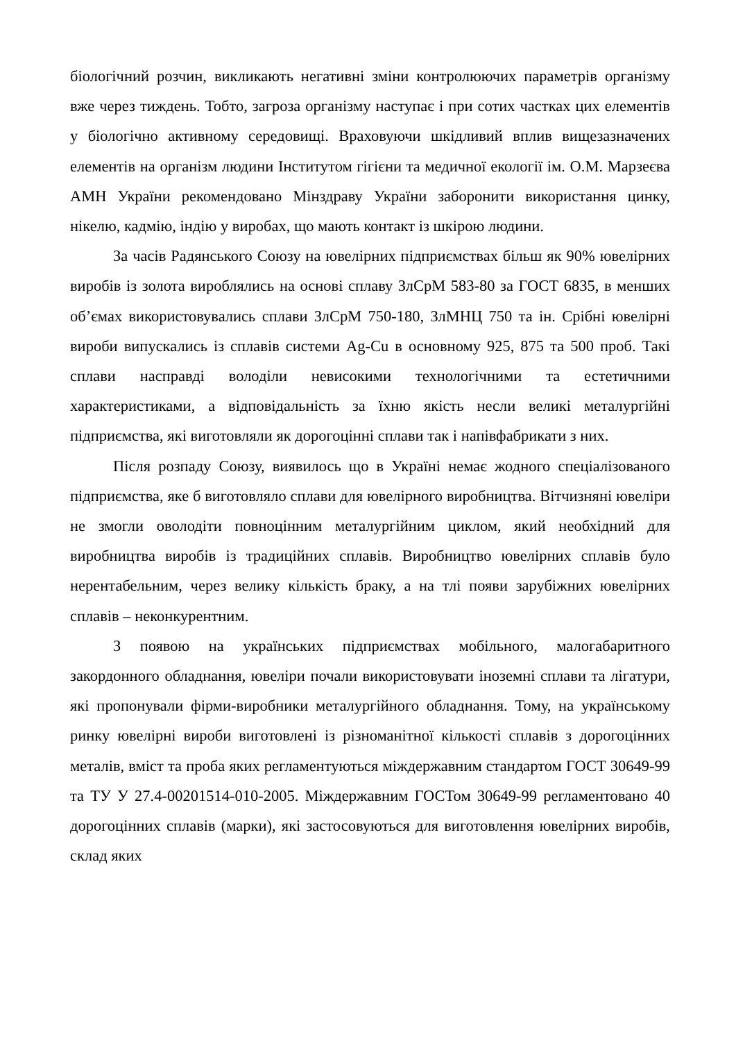біологічний розчин, викликають негативні зміни контролюючих параметрів організму вже через тиждень. Тобто, загроза організму наступає і при сотих частках цих елементів у біологічно активному середовищі. Враховуючи шкідливий вплив вищезазначених елементів на організм людини Інститутом гігієни та медичної екології ім. О.М. Марзеєва АМН України рекомендовано Мінздраву України заборонити використання цинку, нікелю, кадмію, індію у виробах, що мають контакт із шкірою людини.
За часів Радянського Союзу на ювелірних підприємствах більш як 90% ювелірних виробів із золота вироблялись на основі сплаву ЗлСрМ 583-80 за ГОСТ 6835, в менших об’ємах використовувались сплави ЗлСрМ 750-180, ЗлМНЦ 750 та ін. Срібні ювелірні вироби випускались із сплавів системи Ag-Cu в основному 925, 875 та 500 проб. Такі сплави насправді володіли невисокими технологічними та естетичними характеристиками, а відповідальність за їхню якість несли великі металургійні підприємства, які виготовляли як дорогоцінні сплави так і напівфабрикати з них.
Після розпаду Союзу, виявилось що в Україні немає жодного спеціалізованого підприємства, яке б виготовляло сплави для ювелірного виробництва. Вітчизняні ювеліри не змогли оволодіти повноцінним металургійним циклом, який необхідний для виробництва виробів із традиційних сплавів. Виробництво ювелірних сплавів було нерентабельним, через велику кількість браку, а на тлі появи зарубіжних ювелірних сплавів – неконкурентним.
З появою на українських підприємствах мобільного, малогабаритного закордонного обладнання, ювеліри почали використовувати іноземні сплави та лігатури, які пропонували фірми-виробники металургійного обладнання. Тому, на українському ринку ювелірні вироби виготовлені із різноманітної кількості сплавів з дорогоцінних металів, вміст та проба яких регламентуються міждержавним стандартом ГОСТ 30649-99 та ТУ У 27.4-00201514-010-2005. Міждержавним ГОСТом 30649-99 регламентовано 40 дорогоцінних сплавів (марки), які застосовуються для виготовлення ювелірних виробів, склад яких